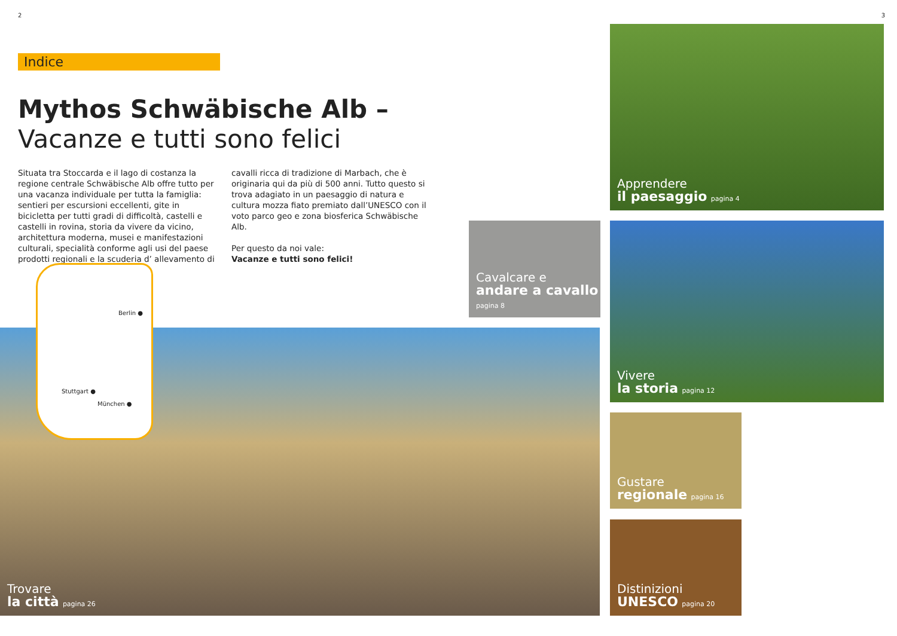2
Indice
Mythos Schwäbische Alb –
Vacanze e tutti sono felici
Situata tra Stoccarda e il lago di costanza la regione centrale Schwäbische Alb offre tutto per una vacanza individuale per tutta la famiglia: sentieri per escursioni eccellenti, gite in bicicletta per tutti gradi di difficoltà, castelli e castelli in rovina, storia da vivere da vicino, architettura moderna, musei e manifestazioni culturali, specialità conforme agli usi del paese prodotti regionali e la scuderia d’ allevamento di cavalli ricca di tradizione di Marbach, che è originaria qui da più di 500 anni. Tutto questo si trova adagiato in un paesaggio di natura e cultura mozza fiato premiato dall’UNESCO con il voto parco geo e zona biosferica Schwäbische Alb.
Per questo da noi vale:
Vacanze e tutti sono felici!
Trovare
la città pagina 26
Berlin ●
Stuttgart ●
München ●
Cavalcare e andare a cavallo pagina 8
3
Apprendere
il paesaggio pagina 4
Vivere
la storia pagina 12
Gustare
regionale pagina 16
Distinizioni
UNESCO pagina 20